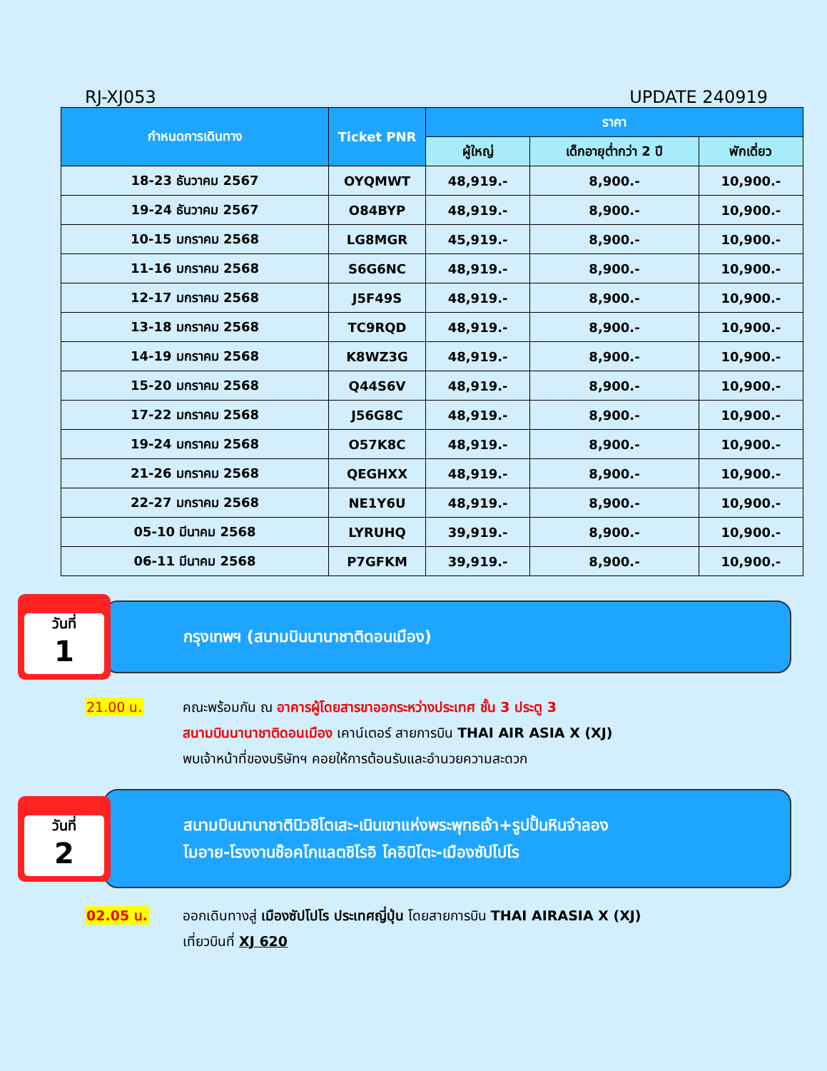RJ-XJ053 UPDATE 240919
| กำหนดการเดินทาง | Ticket PNR | ราคา | | |
| --- | --- | --- | --- | --- |
| | | ผู้ใหญ่ | เด็กอายุต่ำกว่า 2 ปี | พักเดี่ยว |
| 18-23 ธันวาคม 2567 | OYQMWT | 48,919.- | 8,900.- | 10,900.- |
| 19-24 ธันวาคม 2567 | O84BYP | 48,919.- | 8,900.- | 10,900.- |
| 10-15 มกราคม 2568 | LG8MGR | 45,919.- | 8,900.- | 10,900.- |
| 11-16 มกราคม 2568 | S6G6NC | 48,919.- | 8,900.- | 10,900.- |
| 12-17 มกราคม 2568 | J5F49S | 48,919.- | 8,900.- | 10,900.- |
| 13-18 มกราคม 2568 | TC9RQD | 48,919.- | 8,900.- | 10,900.- |
| 14-19 มกราคม 2568 | K8WZ3G | 48,919.- | 8,900.- | 10,900.- |
| 15-20 มกราคม 2568 | Q44S6V | 48,919.- | 8,900.- | 10,900.- |
| 17-22 มกราคม 2568 | J56G8C | 48,919.- | 8,900.- | 10,900.- |
| 19-24 มกราคม 2568 | O57K8C | 48,919.- | 8,900.- | 10,900.- |
| 21-26 มกราคม 2568 | QEGHXX | 48,919.- | 8,900.- | 10,900.- |
| 22-27 มกราคม 2568 | NE1Y6U | 48,919.- | 8,900.- | 10,900.- |
| 05-10 มีนาคม 2568 | LYRUHQ | 39,919.- | 8,900.- | 10,900.- |
| 06-11 มีนาคม 2568 | P7GFKM | 39,919.- | 8,900.- | 10,900.- |
วันที่
1
กรุงเทพฯ (สนามบินนานาชาติดอนเมือง)
21.00 น. คณะพร้อมกัน ณ อาคารผู้โดยสารขาออกระหว่างประเทศ ชั้น 3 ประตู 3
สนามบินนานาชาติดอนเมือง เคาน์เตอร์ สายการบิน THAI AIR ASIA X (XJ)
พบเจ้าหน้าที่ของบริษัทฯ คอยให้การต้อนรับและอำนวยความสะดวก
วันที่
2
สนามบินนานาชาตินิวชิโตเสะ-เนินเขาแห่งพระพุทธเจ้า+รูปปั้นหินจำลอง
โมอาย-โรงงานช๊อคโกแลตชิโรอิ โคอิบิโตะ-เมืองซัปโปโร
02.05 น. ออกเดินทางสู่ เมืองซัปโปโร ประเทศญี่ปุ่น โดยสายการบิน THAI AIRASIA X (XJ)
เที่ยวบินที่ XJ 620